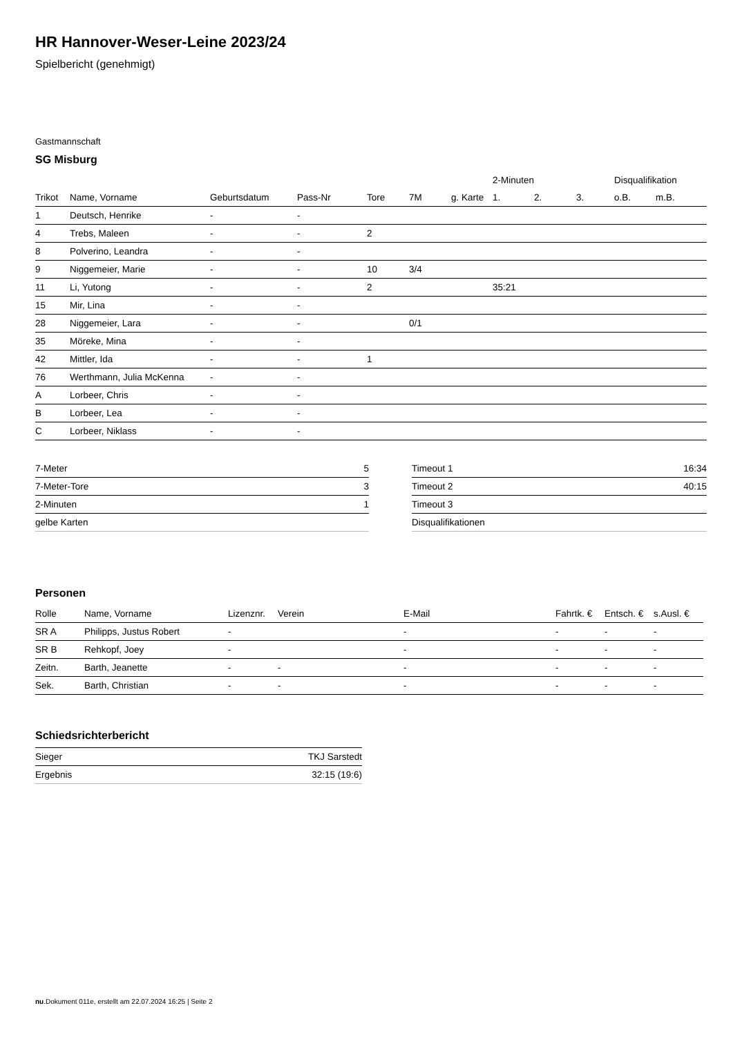HR Hannover-Weser-Leine 2023/24
Spielbericht (genehmigt)
Gastmannschaft
SG Misburg
| | | | | | | | 2-Minuten | | | Disqualifikation | |
| --- | --- | --- | --- | --- | --- | --- | --- | --- | --- | --- | --- |
| Trikot | Name, Vorname | Geburtsdatum | Pass-Nr | Tore | 7M | g. Karte | 1. | 2. | 3. | o.B. | m.B. |
| 1 | Deutsch, Henrike | - | - | | | | | | | | |
| 4 | Trebs, Maleen | - | - | 2 | | | | | | | |
| 8 | Polverino, Leandra | - | - | | | | | | | | |
| 9 | Niggemeier, Marie | - | - | 10 | 3/4 | | | | | | |
| 11 | Li, Yutong | - | - | 2 | | | 35:21 | | | | |
| 15 | Mir, Lina | - | - | | | | | | | | |
| 28 | Niggemeier, Lara | - | - | | 0/1 | | | | | | |
| 35 | Möreke, Mina | - | - | | | | | | | | |
| 42 | Mittler, Ida | - | - | 1 | | | | | | | |
| 76 | Werthmann, Julia McKenna | - | - | | | | | | | | |
| A | Lorbeer, Chris | - | - | | | | | | | | |
| B | Lorbeer, Lea | - | - | | | | | | | | |
| C | Lorbeer, Niklass | - | - | | | | | | | | |
| 7-Meter | 5 |
| 7-Meter-Tore | 3 |
| 2-Minuten | 1 |
| gelbe Karten | |
| Timeout 1 | 16:34 |
| Timeout 2 | 40:15 |
| Timeout 3 | |
| Disqualifikationen | |
Personen
| Rolle | Name, Vorname | Lizenznr. | Verein | E-Mail | Fahrtk. € | Entsch. € | s.Ausl. € |
| --- | --- | --- | --- | --- | --- | --- | --- |
| SR A | Philipps, Justus Robert | - | | - | - | - | - |
| SR B | Rehkopf, Joey | - | | - | - | - | - |
| Zeitn. | Barth, Jeanette | - | - | - | - | - | - |
| Sek. | Barth, Christian | - | - | - | - | - | - |
Schiedsrichterbericht
| Sieger | TKJ Sarstedt |
| Ergebnis | 32:15 (19:6) |
nu.Dokument 011e, erstellt am 22.07.2024 16:25 | Seite 2